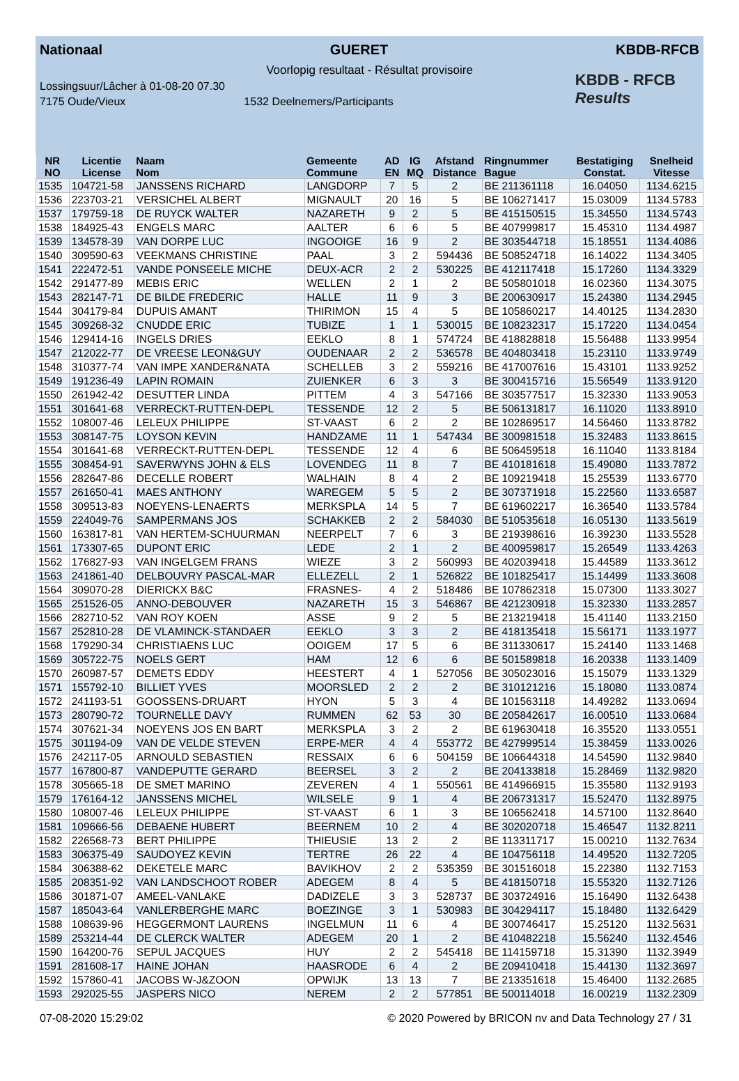Nationaal GUERET KBDB-RFCB
Voorlopig resultaat - Résultat provisoire
KBDB - RFCB
Results
Lossingsuur/Lâcher à 01-08-20 07.30
7175 Oude/Vieux 1532 Deelnemers/Participants
| NR NO | Licentie License | Naam Nom | Gemeente Commune | AD EN | IG MQ | Afstand Distance | Ringnummer Bague | Bestatiging Constat. | Snelheid Vitesse |
| --- | --- | --- | --- | --- | --- | --- | --- | --- | --- |
| 1535 | 104721-58 | JANSSENS RICHARD | LANGDORP | 7 | 5 | 2 | BE 211361118 | 16.04050 | 1134.6215 |
| 1536 | 223703-21 | VERSICHEL ALBERT | MIGNAULT | 20 | 16 | 5 | BE 106271417 | 15.03009 | 1134.5783 |
| 1537 | 179759-18 | DE RUYCK WALTER | NAZARETH | 9 | 2 | 5 | BE 415150515 | 15.34550 | 1134.5743 |
| 1538 | 184925-43 | ENGELS MARC | AALTER | 6 | 6 | 5 | BE 407999817 | 15.45310 | 1134.4987 |
| 1539 | 134578-39 | VAN DORPE LUC | INGOOIGE | 16 | 9 | 2 | BE 303544718 | 15.18551 | 1134.4086 |
| 1540 | 309590-63 | VEEKMANS CHRISTINE | PAAL | 3 | 2 | 594436 | BE 508524718 | 16.14022 | 1134.3405 |
| 1541 | 222472-51 | VANDE PONSEELE MICHE | DEUX-ACR | 2 | 2 | 530225 | BE 412117418 | 15.17260 | 1134.3329 |
| 1542 | 291477-89 | MEBIS ERIC | WELLEN | 2 | 1 | 2 | BE 505801018 | 16.02360 | 1134.3075 |
| 1543 | 282147-71 | DE BILDE FREDERIC | HALLE | 11 | 9 | 3 | BE 200630917 | 15.24380 | 1134.2945 |
| 1544 | 304179-84 | DUPUIS AMANT | THIRIMON | 15 | 4 | 5 | BE 105860217 | 14.40125 | 1134.2830 |
| 1545 | 309268-32 | CNUDDE ERIC | TUBIZE | 1 | 1 | 530015 | BE 108232317 | 15.17220 | 1134.0454 |
| 1546 | 129414-16 | INGELS DRIES | EEKLO | 8 | 1 | 574724 | BE 418828818 | 15.56488 | 1133.9954 |
| 1547 | 212022-77 | DE VREESE LEON&GUY | OUDENAAR | 2 | 2 | 536578 | BE 404803418 | 15.23110 | 1133.9749 |
| 1548 | 310377-74 | VAN IMPE XANDER&NATA | SCHELLEB | 3 | 2 | 559216 | BE 417007616 | 15.43101 | 1133.9252 |
| 1549 | 191236-49 | LAPIN ROMAIN | ZUIENKER | 6 | 3 | 3 | BE 300415716 | 15.56549 | 1133.9120 |
| 1550 | 261942-42 | DESUTTER LINDA | PITTEM | 4 | 3 | 547166 | BE 303577517 | 15.32330 | 1133.9053 |
| 1551 | 301641-68 | VERRECKT-RUTTEN-DEPL | TESSENDE | 12 | 2 | 5 | BE 506131817 | 16.11020 | 1133.8910 |
| 1552 | 108007-46 | LELEUX PHILIPPE | ST-VAAST | 6 | 2 | 2 | BE 102869517 | 14.56460 | 1133.8782 |
| 1553 | 308147-75 | LOYSON KEVIN | HANDZAME | 11 | 1 | 547434 | BE 300981518 | 15.32483 | 1133.8615 |
| 1554 | 301641-68 | VERRECKT-RUTTEN-DEPL | TESSENDE | 12 | 4 | 6 | BE 506459518 | 16.11040 | 1133.8184 |
| 1555 | 308454-91 | SAVERWYNS JOHN & ELS | LOVENDEG | 11 | 8 | 7 | BE 410181618 | 15.49080 | 1133.7872 |
| 1556 | 282647-86 | DECELLE ROBERT | WALHAIN | 8 | 4 | 2 | BE 109219418 | 15.25539 | 1133.6770 |
| 1557 | 261650-41 | MAES ANTHONY | WAREGEM | 5 | 5 | 2 | BE 307371918 | 15.22560 | 1133.6587 |
| 1558 | 309513-83 | NOEYENS-LENAERTS | MERKSPLA | 14 | 5 | 7 | BE 619602217 | 16.36540 | 1133.5784 |
| 1559 | 224049-76 | SAMPERMANS JOS | SCHAKKEB | 2 | 2 | 584030 | BE 510535618 | 16.05130 | 1133.5619 |
| 1560 | 163817-81 | VAN HERTEM-SCHUURMAN | NEERPELT | 7 | 6 | 3 | BE 219398616 | 16.39230 | 1133.5528 |
| 1561 | 173307-65 | DUPONT ERIC | LEDE | 2 | 1 | 2 | BE 400959817 | 15.26549 | 1133.4263 |
| 1562 | 176827-93 | VAN INGELGEM FRANS | WIEZE | 3 | 2 | 560993 | BE 402039418 | 15.44589 | 1133.3612 |
| 1563 | 241861-40 | DELBOUVRY PASCAL-MAR | ELLEZELL | 2 | 1 | 526822 | BE 101825417 | 15.14499 | 1133.3608 |
| 1564 | 309070-28 | DIERICKX B&C | FRASNES- | 4 | 2 | 518486 | BE 107862318 | 15.07300 | 1133.3027 |
| 1565 | 251526-05 | ANNO-DEBOUVER | NAZARETH | 15 | 3 | 546867 | BE 421230918 | 15.32330 | 1133.2857 |
| 1566 | 282710-52 | VAN ROY KOEN | ASSE | 9 | 2 | 5 | BE 213219418 | 15.41140 | 1133.2150 |
| 1567 | 252810-28 | DE VLAMINCK-STANDAER | EEKLO | 3 | 3 | 2 | BE 418135418 | 15.56171 | 1133.1977 |
| 1568 | 179290-34 | CHRISTIAENS LUC | OOIGEM | 17 | 5 | 6 | BE 311330617 | 15.24140 | 1133.1468 |
| 1569 | 305722-75 | NOELS GERT | HAM | 12 | 6 | 6 | BE 501589818 | 16.20338 | 1133.1409 |
| 1570 | 260987-57 | DEMETS EDDY | HEESTERT | 4 | 1 | 527056 | BE 305023016 | 15.15079 | 1133.1329 |
| 1571 | 155792-10 | BILLIET YVES | MOORSLED | 2 | 2 | 2 | BE 310121216 | 15.18080 | 1133.0874 |
| 1572 | 241193-51 | GOOSSENS-DRUART | HYON | 5 | 3 | 4 | BE 101563118 | 14.49282 | 1133.0694 |
| 1573 | 280790-72 | TOURNELLE DAVY | RUMMEN | 62 | 53 | 30 | BE 205842617 | 16.00510 | 1133.0684 |
| 1574 | 307621-34 | NOEYENS JOS EN BART | MERKSPLA | 3 | 2 | 2 | BE 619630418 | 16.35520 | 1133.0551 |
| 1575 | 301194-09 | VAN DE VELDE STEVEN | ERPE-MER | 4 | 4 | 553772 | BE 427999514 | 15.38459 | 1133.0026 |
| 1576 | 242117-05 | ARNOULD SEBASTIEN | RESSAIX | 6 | 6 | 504159 | BE 106644318 | 14.54590 | 1132.9840 |
| 1577 | 167800-87 | VANDEPUTTE GERARD | BEERSEL | 3 | 2 | 2 | BE 204133818 | 15.28469 | 1132.9820 |
| 1578 | 305665-18 | DE SMET MARINO | ZEVEREN | 4 | 1 | 550561 | BE 414966915 | 15.35580 | 1132.9193 |
| 1579 | 176164-12 | JANSSENS MICHEL | WILSELE | 9 | 1 | 4 | BE 206731317 | 15.52470 | 1132.8975 |
| 1580 | 108007-46 | LELEUX PHILIPPE | ST-VAAST | 6 | 1 | 3 | BE 106562418 | 14.57100 | 1132.8640 |
| 1581 | 109666-56 | DEBAENE HUBERT | BEERNEM | 10 | 2 | 4 | BE 302020718 | 15.46547 | 1132.8211 |
| 1582 | 226568-73 | BERT PHILIPPE | THIEUSIE | 13 | 2 | 2 | BE 113311717 | 15.00210 | 1132.7634 |
| 1583 | 306375-49 | SAUDOYEZ KEVIN | TERTRE | 26 | 22 | 4 | BE 104756118 | 14.49520 | 1132.7205 |
| 1584 | 306388-62 | DEKETELE MARC | BAVIKHOV | 2 | 2 | 535359 | BE 301516018 | 15.22380 | 1132.7153 |
| 1585 | 208351-92 | VAN LANDSCHOOT ROBER | ADEGEM | 8 | 4 | 5 | BE 418150718 | 15.55320 | 1132.7126 |
| 1586 | 301871-07 | AMEEL-VANLAKE | DADIZELE | 3 | 3 | 528737 | BE 303724916 | 15.16490 | 1132.6438 |
| 1587 | 185043-64 | VANLERBERGHE MARC | BOEZINGE | 3 | 1 | 530983 | BE 304294117 | 15.18480 | 1132.6429 |
| 1588 | 108639-96 | HEGGERMONT LAURENS | INGELMUN | 11 | 6 | 4 | BE 300746417 | 15.25120 | 1132.5631 |
| 1589 | 253214-44 | DE CLERCK WALTER | ADEGEM | 20 | 1 | 2 | BE 410482218 | 15.56240 | 1132.4546 |
| 1590 | 164200-76 | SEPUL JACQUES | HUY | 2 | 2 | 545418 | BE 114159718 | 15.31390 | 1132.3949 |
| 1591 | 281608-17 | HAINE JOHAN | HAASRODE | 6 | 4 | 2 | BE 209410418 | 15.44130 | 1132.3697 |
| 1592 | 157860-41 | JACOBS W-J&ZOON | OPWIJK | 13 | 13 | 7 | BE 213351618 | 15.46400 | 1132.2685 |
| 1593 | 292025-55 | JASPERS NICO | NEREM | 2 | 2 | 577851 | BE 500114018 | 16.00219 | 1132.2309 |
07-08-2020 15:29:02 © 2020 Powered by BRICON nv and Data Technology 27 / 31